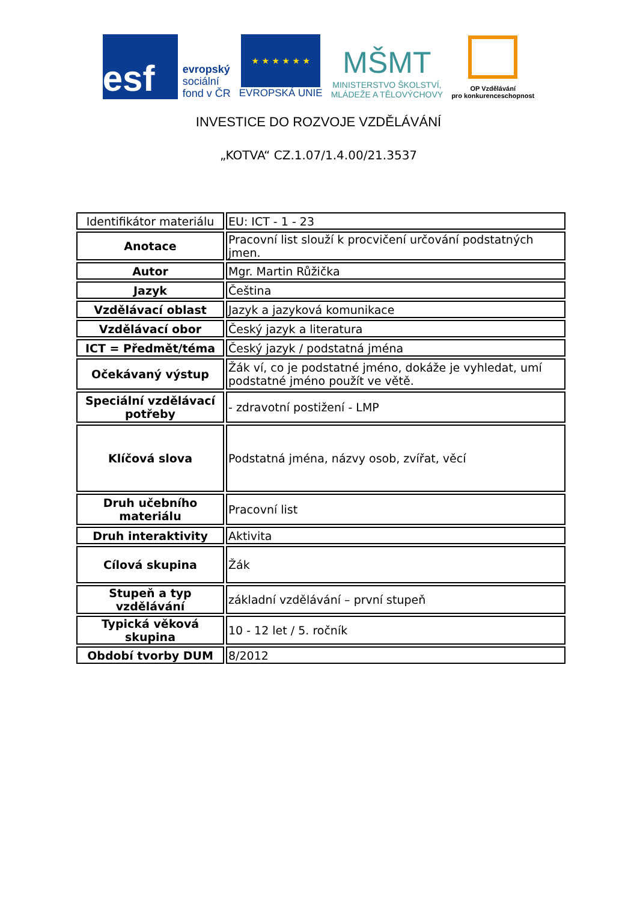esf
evropský
sociální
fond v ČR
★ ★ ★ ★ ★ ★
EVROPSKÁ UNIE
MŠMT
MINISTERSTVO ŠKOLSTVÍ,
MLÁDEŽE A TĚLOVÝCHOVY
OP Vzdělávání
pro konkurenceschopnost
INVESTICE DO ROZVOJE VZDĚLÁVÁNÍ
„KOTVA“ CZ.1.07/1.4.00/21.3537
| Identifikátor materiálu | EU: ICT - 1 - 23 |
| Anotace | Pracovní list slouží k procvičení určování podstatných jmen. |
| Autor | Mgr. Martin Růžička |
| Jazyk | Čeština |
| Vzdělávací oblast | Jazyk a jazyková komunikace |
| Vzdělávací obor | Český jazyk a literatura |
| ICT = Předmět/téma | Český jazyk / podstatná jména |
| Očekávaný výstup | Žák ví, co je podstatné jméno, dokáže je vyhledat, umí podstatné jméno použít ve větě. |
| Speciální vzdělávací potřeby | - zdravotní postižení - LMP |
| Klíčová slova | Podstatná jména, názvy osob, zvířat, věcí |
| Druh učebního materiálu | Pracovní list |
| Druh interaktivity | Aktivita |
| Cílová skupina | Žák |
| Stupeň a typ vzdělávání | základní vzdělávání – první stupeň |
| Typická věková skupina | 10 - 12 let / 5. ročník |
| Období tvorby DUM | 8/2012 |